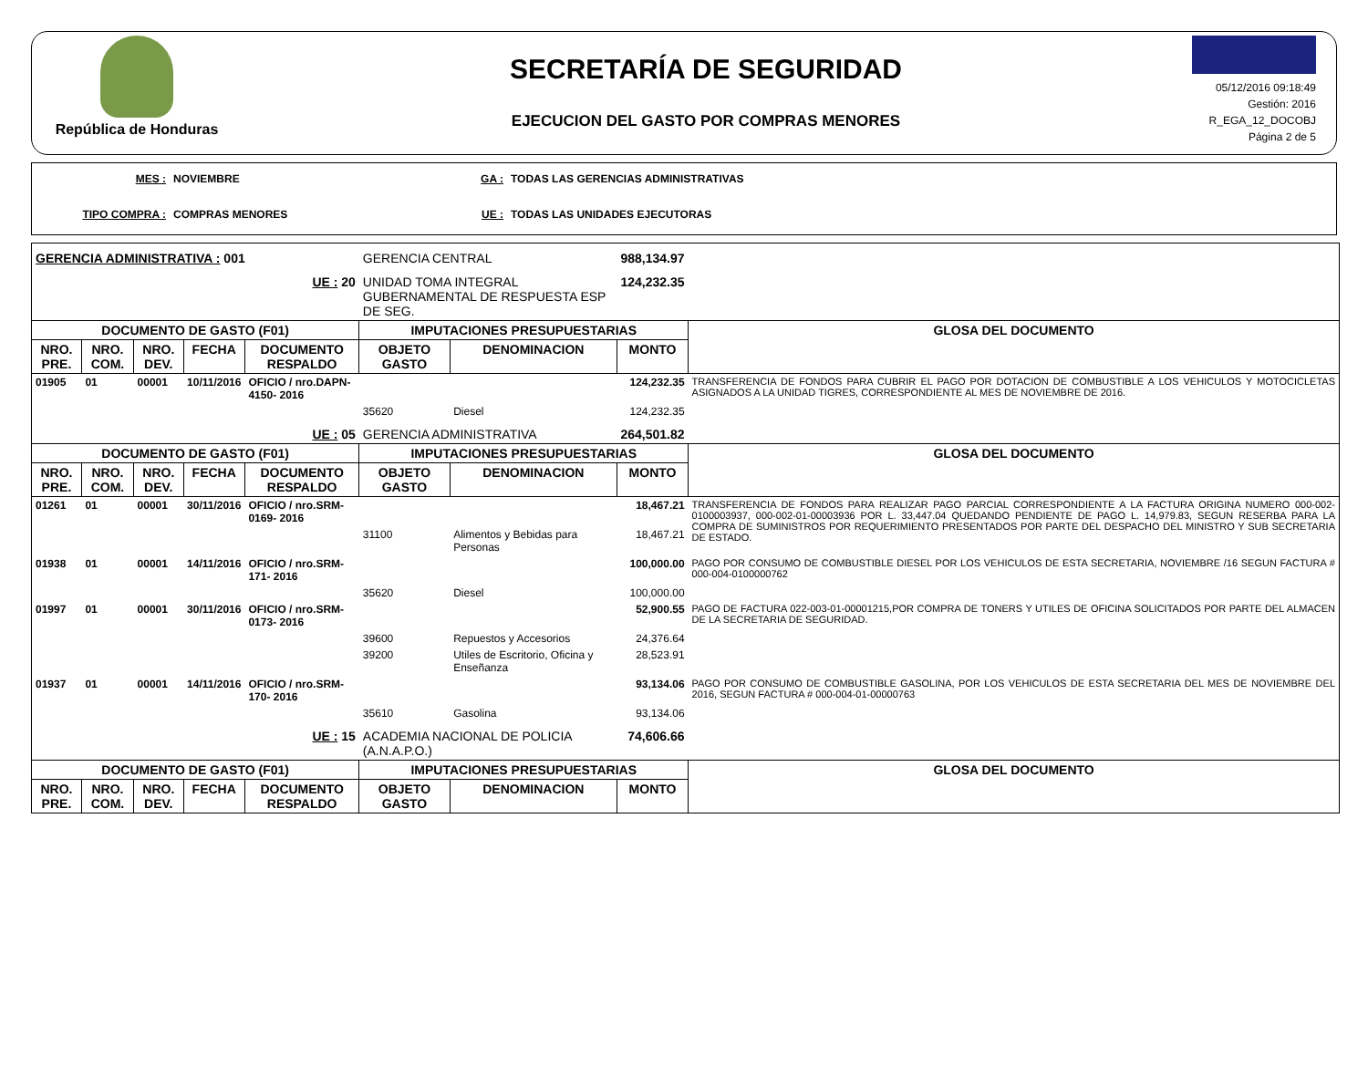República de Honduras
SECRETARÍA DE SEGURIDAD
EJECUCION DEL GASTO POR COMPRAS MENORES
05/12/2016 09:18:49
Gestión: 2016
R_EGA_12_DOCOBJ
Página 2 de 5
MES : NOVIEMBRE GA : TODAS LAS GERENCIAS ADMINISTRATIVAS TIPO COMPRA : COMPRAS MENORES UE : TODAS LAS UNIDADES EJECUTORAS
| GERENCIA ADMINISTRATIVA : 001 | | | | | GERENCIA CENTRAL | | 988,134.97 | |
| UE : 20 | | | | | UNIDAD TOMA INTEGRAL GUBERNAMENTAL DE RESPUESTA ESP DE SEG. | | 124,232.35 | |
| DOCUMENTO DE GASTO (F01) | | | | | IMPUTACIONES PRESUPUESTARIAS | | | GLOSA DEL DOCUMENTO |
| NRO. PRE. | NRO. COM. | NRO. DEV. | FECHA | DOCUMENTO RESPALDO | OBJETO GASTO | DENOMINACION | MONTO | |
| 01905 | 01 | 00001 | 10/11/2016 | OFICIO / nro.DAPN- 4150- 2016 | | | 124,232.35 | TRANSFERENCIA DE FONDOS PARA CUBRIR EL PAGO POR DOTACION DE COMBUSTIBLE A LOS VEHICULOS Y MOTOCICLETAS ASIGNADOS A LA UNIDAD TIGRES, CORRESPONDIENTE AL MES DE NOVIEMBRE DE 2016. |
| | | | | | 35620 | Diesel | 124,232.35 | |
| UE : 05 | | | | | GERENCIA ADMINISTRATIVA | | 264,501.82 | |
| DOCUMENTO DE GASTO (F01) | | | | | IMPUTACIONES PRESUPUESTARIAS | | | GLOSA DEL DOCUMENTO |
| NRO. PRE. | NRO. COM. | NRO. DEV. | FECHA | DOCUMENTO RESPALDO | OBJETO GASTO | DENOMINACION | MONTO | |
| 01261 | 01 | 00001 | 30/11/2016 | OFICIO / nro.SRM- 0169- 2016 | | | 18,467.21 | TRANSFERENCIA DE FONDOS PARA REALIZAR PAGO PARCIAL CORRESPONDIENTE A LA FACTURA ORIGINA NUMERO 000-002-0100003937, 000-002-01-00003936 POR L. 33,447.04 QUEDANDO PENDIENTE DE PAGO L. 14,979.83, SEGUN RESERBA PARA LA COMPRA DE SUMINISTROS POR REQUERIMIENTO PRESENTADOS POR PARTE DEL DESPACHO DEL MINISTRO Y SUB SECRETARIA DE ESTADO. |
| | | | | | 31100 | Alimentos y Bebidas para Personas | 18,467.21 | |
| 01938 | 01 | 00001 | 14/11/2016 | OFICIO / nro.SRM- 171- 2016 | | | 100,000.00 | PAGO POR CONSUMO DE COMBUSTIBLE DIESEL POR LOS VEHICULOS DE ESTA SECRETARIA, NOVIEMBRE /16 SEGUN FACTURA # 000-004-0100000762 |
| | | | | | 35620 | Diesel | 100,000.00 | |
| 01997 | 01 | 00001 | 30/11/2016 | OFICIO / nro.SRM- 0173- 2016 | | | 52,900.55 | PAGO DE FACTURA 022-003-01-00001215,POR COMPRA DE TONERS Y UTILES DE OFICINA SOLICITADOS POR PARTE DEL ALMACEN DE LA SECRETARIA DE SEGURIDAD. |
| | | | | | 39600 | Repuestos y Accesorios | 24,376.64 | |
| | | | | | 39200 | Utiles de Escritorio, Oficina y Enseñanza | 28,523.91 | |
| 01937 | 01 | 00001 | 14/11/2016 | OFICIO / nro.SRM- 170- 2016 | | | 93,134.06 | PAGO POR CONSUMO DE COMBUSTIBLE GASOLINA, POR LOS VEHICULOS DE ESTA SECRETARIA DEL MES DE NOVIEMBRE DEL 2016, SEGUN FACTURA # 000-004-01-00000763 |
| | | | | | 35610 | Gasolina | 93,134.06 | |
| UE : 15 | | | | | ACADEMIA NACIONAL DE POLICIA (A.N.A.P.O.) | | 74,606.66 | |
| DOCUMENTO DE GASTO (F01) | | | | | IMPUTACIONES PRESUPUESTARIAS | | | GLOSA DEL DOCUMENTO |
| NRO. PRE. | NRO. COM. | NRO. DEV. | FECHA | DOCUMENTO RESPALDO | OBJETO GASTO | DENOMINACION | MONTO | |